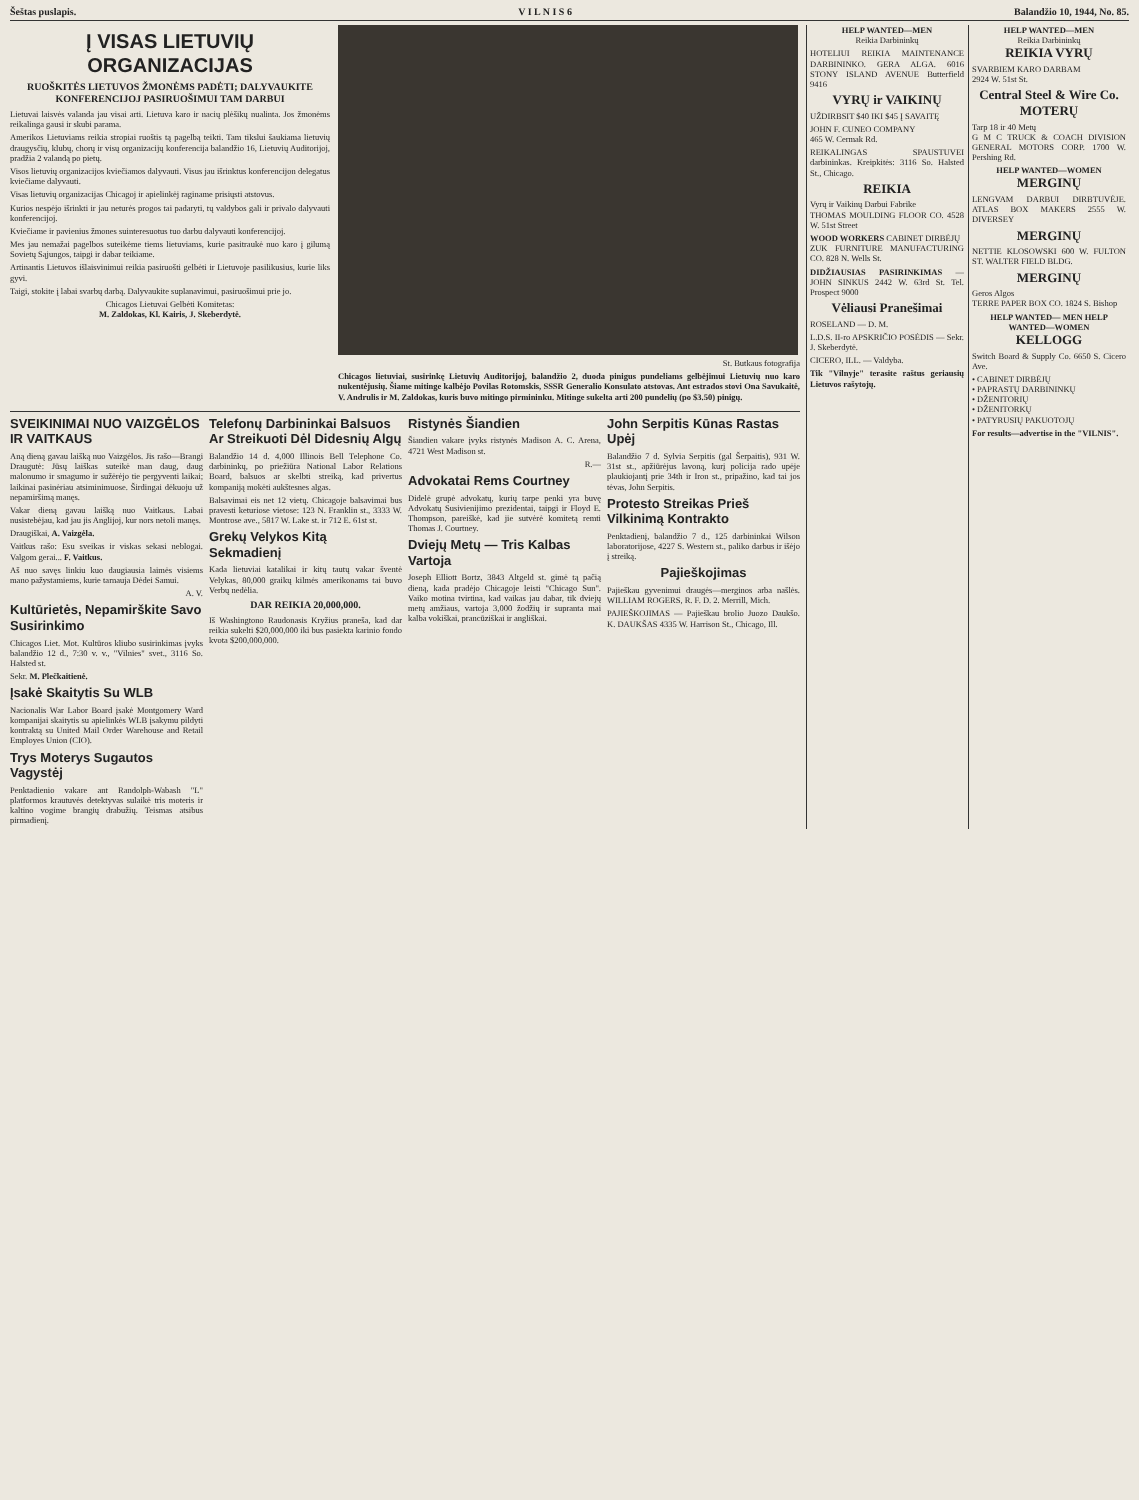Šeštas puslapis. V I L N I S 6 Balandžio 10, 1944, No. 85.
Į VISAS LIETUVIŲ ORGANIZACIJAS
RUOŠKITĖS LIETUVOS ŽMONĖMS PADĖTI; DALYVAUKITE KONFERENCIJOJ PASIRUOŠIMUI TAM DARBUI
Lietuvai laisvės valanda jau visai arti. Lietuva karo ir nacių plėšikų nualinta. Jos žmonėms reikalinga gausi ir skubi parama.
Amerikos Lietuviams reikia stropiai ruoštis tą pagelbą teikti. Tam tikslui šaukiama lietuvių draugysčių, klubų, chorų ir visų organizacijų konferencija balandžio 16, Lietuvių Auditorijoj, pradžia 2 valandą po pietų.
Visos lietuvių organizacijos kviečiamos dalyvauti. Visus jau išrinktus konferencijon delegatus kviečiame dalyvauti.
Visas lietuvių organizacijas Chicagoj ir apielinkėj raginame prisiųsti atstovus.
Kurios nespėjo išrinkti ir jau neturės progos tai padaryti, tų valdybos gali ir privalo dalyvauti konferencijoj.
Kviečiame ir pavienius žmones suinteresuotus tuo darbu dalyvauti konferencijoj.
Mes jau nemažai pagelbos suteikėme tiems lietuviams, kurie pasitraukė nuo karo į gilumą Sovietų Sąjungos, taipgi ir dabar teikiame.
Artinantis Lietuvos išlaisvinimui reikia pasiruošti gelbėti ir Lietuvoje pasilikusius, kurie liks gyvi.
Taigi, stokite į labai svarbų darbą. Dalyvaukite suplanavimui, pasiruošimui prie jo.
Chicagos Lietuvai Gelbėti Komitetas:
M. Zaldokas, Kl. Kairis, J. Skeberdytė.
St. Butkaus fotografija
Chicagos lietuviai, susirinkę Lietuvių Auditorijoj, balandžio 2, duoda pinigus pundeliams gelbėjimui Lietuvių nuo karo nukentėjusių. Šiame mitinge kalbėjo Povilas Rotomskis, SSSR Generalio Konsulato atstovas. Ant estrados stovi Ona Savukaitė, V. Andrulis ir M. Zaldokas, kuris buvo mitingo pirmininku. Mitinge sukelta arti 200 pundelių (po $3.50) pinigų.
SVEIKINIMAI NUO VAIZGĖLOS IR VAITKAUS
Aną dieną gavau laišką nuo Vaizgėlos. Jis rašo—Brangi Draugutė: Jūsų laiškas suteikė man daug, daug malonumo ir smagumo ir sužėrėjo tie pergyventi laikai; laikinai pasinėriau atsiminimuose. Širdingai dėkuoju už nepamiršimą manęs.
Vakar dieną gavau laišką nuo Vaitkaus. Labai nusistebėjau, kad jau jis Anglijoj, kur nors netoli manęs.
Draugiškai, A. Vaizgėla.
Vaitkus rašo: Esu sveikas ir viskas sekasi neblogai. Valgom gerai... F. Vaitkus.
Aš nuo savęs linkiu kuo daugiausia laimės visiems mano pažystamiems, kurie tarnauja Dėdei Samui.
A. V.
Kultūrietės, Nepamirškite Savo Susirinkimo
Chicagos Liet. Mot. Kultūros kliubo susirinkimas įvyks balandžio 12 d., 7:30 v. v., "Vilnies" svet., 3116 So. Halsted st.
Sekr. M. Plečkaitienė.
Įsakė Skaitytis Su WLB
Nacionalis War Labor Board įsakė Montgomery Ward kompanijai skaitytis su apielinkės WLB įsakymu pildyti kontraktą su United Mail Order Warehouse and Retail Employes Union (CIO).
Trys Moterys Sugautos Vagystėj
Penktadienio vakare ant Randolph-Wabash "L" platformos krautuvės detektyvas sulaikė tris moteris ir kaltino vogime brangių drabužių. Teismas atsibus pirmadienį.
Telefonų Darbininkai Balsuos Ar Streikuoti Dėl Didesnių Algų
Balandžio 14 d. 4,000 Illinois Bell Telephone Co. darbininkų, po priežiūra National Labor Relations Board, balsuos ar skelbti streiką, kad privertus kompaniją mokėti aukštesnes algas.
Balsavimai eis net 12 vietų. Chicagoje balsavimai bus pravesti keturiose vietose: 123 N. Franklin st., 3333 W. Montrose ave., 5817 W. Lake st. ir 712 E. 61st st.
Grekų Velykos Kitą Sekmadienį
Kada lietuviai katalikai ir kitų tautų vakar šventė Velykas, 80,000 graikų kilmės amerikonams tai buvo Verbų nedėlia.
DAR REIKIA 20,000,000.
Iš Washingtono Raudonasis Kryžius praneša, kad dar reikia sukelti $20,000,000 iki bus pasiekta karinio fondo kvota $200,000,000.
Ristynės Šiandien
Šiandien vakare įvyks ristynės Madison A. C. Arena, 4721 West Madison st.
R.—
Advokatai Rems Courtney
Didelė grupė advokatų, kurių tarpe penki yra buvę Advokatų Susivienijimo prezidentai, taipgi ir Floyd E. Thompson, pareiškė, kad jie sutvėrė komitetą remti Thomas J. Courtney.
Dviejų Metų — Tris Kalbas Vartoja
Joseph Elliott Bortz, 3843 Altgeld st. gimė tą pačią dieną, kada pradėjo Chicagoje leisti "Chicago Sun". Vaiko motina tvirtina, kad vaikas jau dabar, tik dviejų metų amžiaus, vartoja 3,000 žodžių ir supranta mai kalba vokiškai, prancūziškai ir angliškai.
John Serpitis Kūnas Rastas Upėj
Balandžio 7 d. Sylvia Serpitis (gal Šerpaitis), 931 W. 31st st., apžiūrėjus lavoną, kurį policija rado upėje plaukiojantį prie 34th ir Iron st., pripažino, kad tai jos tėvas, John Serpitis.
Protesto Streikas Prieš Vilkinimą Kontrakto
Penktadienį, balandžio 7 d., 125 darbininkai Wilson laboratorijose, 4227 S. Western st., paliko darbus ir išėjo į streiką.
Pajieškojimas
Pajieškau gyvenimui draugės—merginos arba našlės. WILLIAM ROGERS, R. F. D. 2. Merrill, Mich.
PAJIEŠKOJIMAS — Pajieškau brolio Juozo Daukšo. K. DAUKŠAS 4335 W. Harrison St., Chicago, Ill.
HELP WANTED—MEN
Reikia Darbininkų
HOTELIUI REIKIA MAINTENANCE DARBININKO. GERA ALGA. 6016 STONY ISLAND AVENUE Butterfield 9416
VYRŲ ir VAIKINŲ
UŽDIRBSIT $40 IKI $45 Į SAVAITĘ
JOHN F. CUNEO COMPANY
465 W. Cermak Rd.
REIKALINGAS SPAUSTUVEI darbininkas. Kreipkitės: 3116 So. Halsted St., Chicago.
REIKIA
Vyrų ir Vaikinų Darbui Fabrike
THOMAS MOULDING FLOOR CO. 4528 W. 51st Street
WOOD WORKERS CABINET DIRBĖJŲ
ZUK FURNITURE MANUFACTURING CO. 828 N. Wells St.
DIDŽIAUSIAS PASIRINKIMAS — JOHN SINKUS 2442 W. 63rd St. Tel. Prospect 9000
Vėliausi Pranešimai
ROSELAND — D. M.
L.D.S. II-ro APSKRIČIO POSĖDIS — Sekr. J. Skeberdytė.
CICERO, ILL. — Valdyba.
Tik "Vilnyje" terasite raštus geriausių Lietuvos rašytojų.
HELP WANTED—MEN
Reikia Darbininkų
REIKIA VYRŲ
SVARBIEM KARO DARBAM
2924 W. 51st St.
Central Steel & Wire Co.
MOTERŲ
Tarp 18 ir 40 Metų
G M C TRUCK & COACH DIVISION GENERAL MOTORS CORP. 1700 W. Pershing Rd.
HELP WANTED—WOMEN
MERGINŲ
LENGVAM DARBUI DIRBTUVĖJE. ATLAS BOX MAKERS 2555 W. DIVERSEY
MERGINŲ
NETTIE KLOSOWSKI 600 W. FULTON ST. WALTER FIELD BLDG.
MERGINŲ
Geros Algos
TERRE PAPER BOX CO. 1824 S. Bishop
HELP WANTED— MEN HELP WANTED—WOMEN
KELLOGG
Switch Board & Supply Co. 6650 S. Cicero Ave.
• CABINET DIRBĖJŲ
• PAPRASTŲ DARBININKŲ
• DŽENITORIŲ
• DŽENITORKŲ
• PATYRUSIŲ PAKUOTOJŲ
For results—advertise in the "VILNIS".